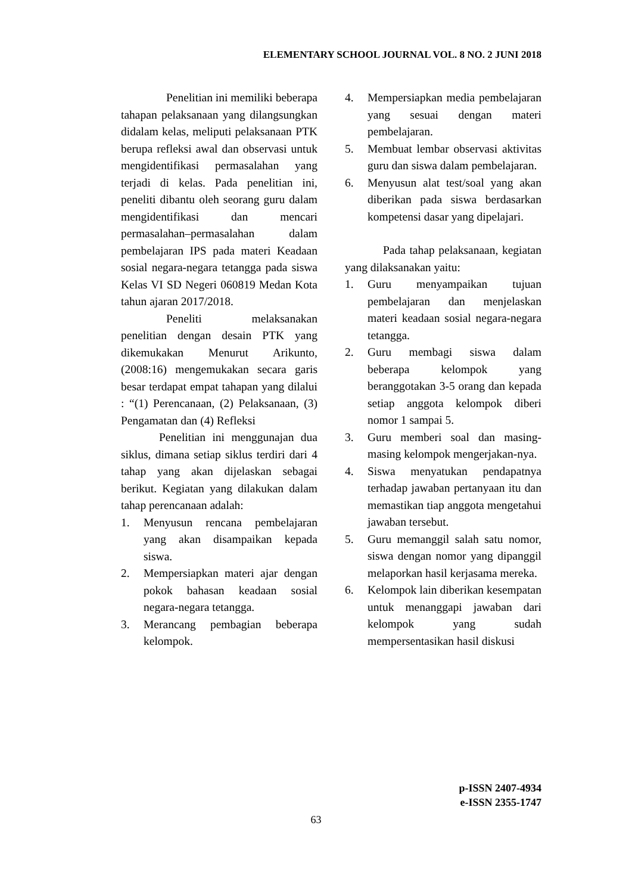ELEMENTARY SCHOOL JOURNAL VOL. 8 NO. 2 JUNI 2018
Penelitian ini memiliki beberapa tahapan pelaksanaan yang dilangsungkan didalam kelas, meliputi pelaksanaan PTK berupa refleksi awal dan observasi untuk mengidentifikasi permasalahan yang terjadi di kelas. Pada penelitian ini, peneliti dibantu oleh seorang guru dalam mengidentifikasi dan mencari permasalahan–permasalahan dalam pembelajaran IPS pada materi Keadaan sosial negara-negara tetangga pada siswa Kelas VI SD Negeri 060819 Medan Kota tahun ajaran 2017/2018.
Peneliti melaksanakan penelitian dengan desain PTK yang dikemukakan Menurut Arikunto, (2008:16) mengemukakan secara garis besar terdapat empat tahapan yang dilalui : “(1) Perencanaan, (2) Pelaksanaan, (3) Pengamatan dan (4) Refleksi
Penelitian ini menggunajan dua siklus, dimana setiap siklus terdiri dari 4 tahap yang akan dijelaskan sebagai berikut. Kegiatan yang dilakukan dalam tahap perencanaan adalah:
1. Menyusun rencana pembelajaran yang akan disampaikan kepada siswa.
2. Mempersiapkan materi ajar dengan pokok bahasan keadaan sosial negara-negara tetangga.
3. Merancang pembagian beberapa kelompok.
4. Mempersiapkan media pembelajaran yang sesuai dengan materi pembelajaran.
5. Membuat lembar observasi aktivitas guru dan siswa dalam pembelajaran.
6. Menyusun alat test/soal yang akan diberikan pada siswa berdasarkan kompetensi dasar yang dipelajari.
Pada tahap pelaksanaan, kegiatan yang dilaksanakan yaitu:
1. Guru menyampaikan tujuan pembelajaran dan menjelaskan materi keadaan sosial negara-negara tetangga.
2. Guru membagi siswa dalam beberapa kelompok yang beranggotakan 3-5 orang dan kepada setiap anggota kelompok diberi nomor 1 sampai 5.
3. Guru memberi soal dan masing-masing kelompok mengerjakan-nya.
4. Siswa menyatukan pendapatnya terhadap jawaban pertanyaan itu dan memastikan tiap anggota mengetahui jawaban tersebut.
5. Guru memanggil salah satu nomor, siswa dengan nomor yang dipanggil melaporkan hasil kerjasama mereka.
6. Kelompok lain diberikan kesempatan untuk menanggapi jawaban dari kelompok yang sudah mempersentasikan hasil diskusi
p-ISSN 2407-4934
e-ISSN 2355-1747
63